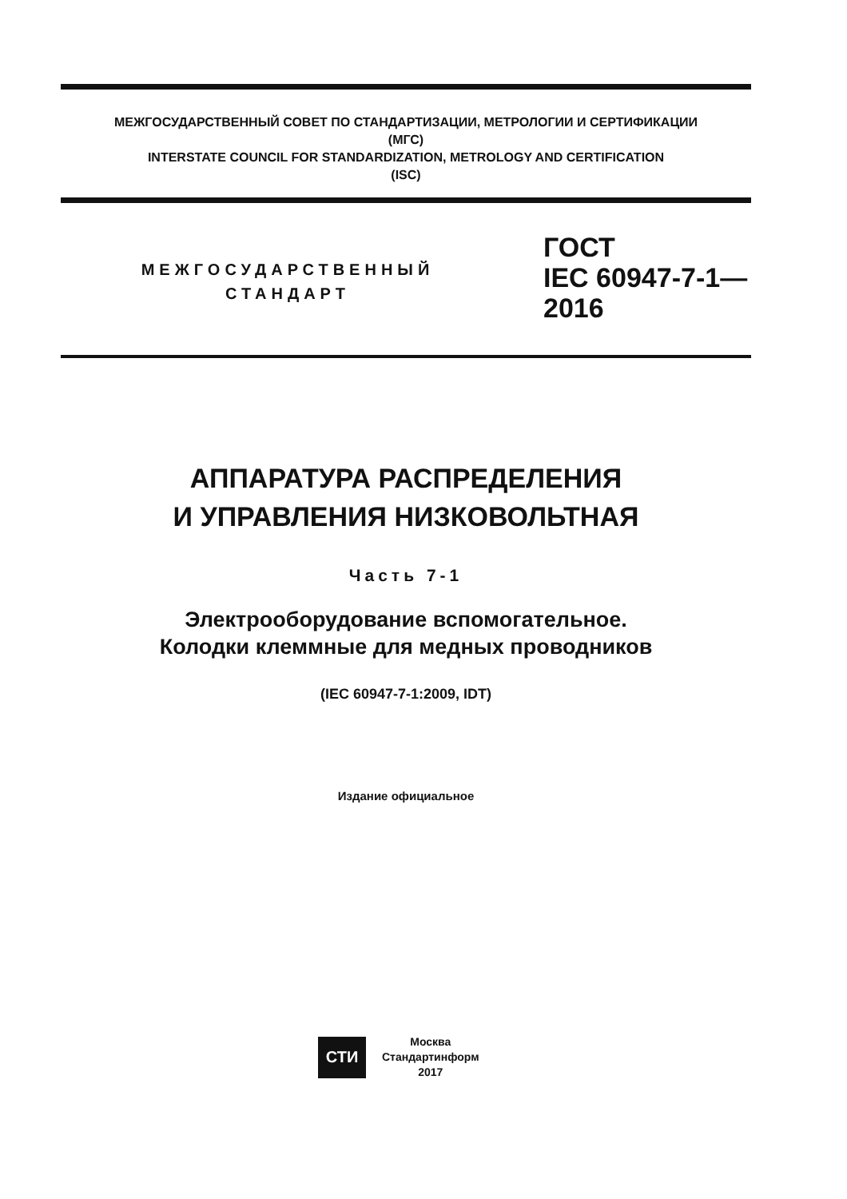МЕЖГОСУДАРСТВЕННЫЙ СОВЕТ ПО СТАНДАРТИЗАЦИИ, МЕТРОЛОГИИ И СЕРТИФИКАЦИИ
(МГС)
INTERSTATE COUNCIL FOR STANDARDIZATION, METROLOGY AND CERTIFICATION
(ISC)
МЕЖГОСУДАРСТВЕННЫЙ
СТАНДАРТ
ГОСТ
IEC 60947-7-1—
2016
АППАРАТУРА РАСПРЕДЕЛЕНИЯ
И УПРАВЛЕНИЯ НИЗКОВОЛЬТНАЯ
Часть 7-1
Электрооборудование вспомогательное.
Колодки клеммные для медных проводников
(IEC 60947-7-1:2009, IDT)
Издание официальное
СТИ
Москва
Стандартинформ
2017